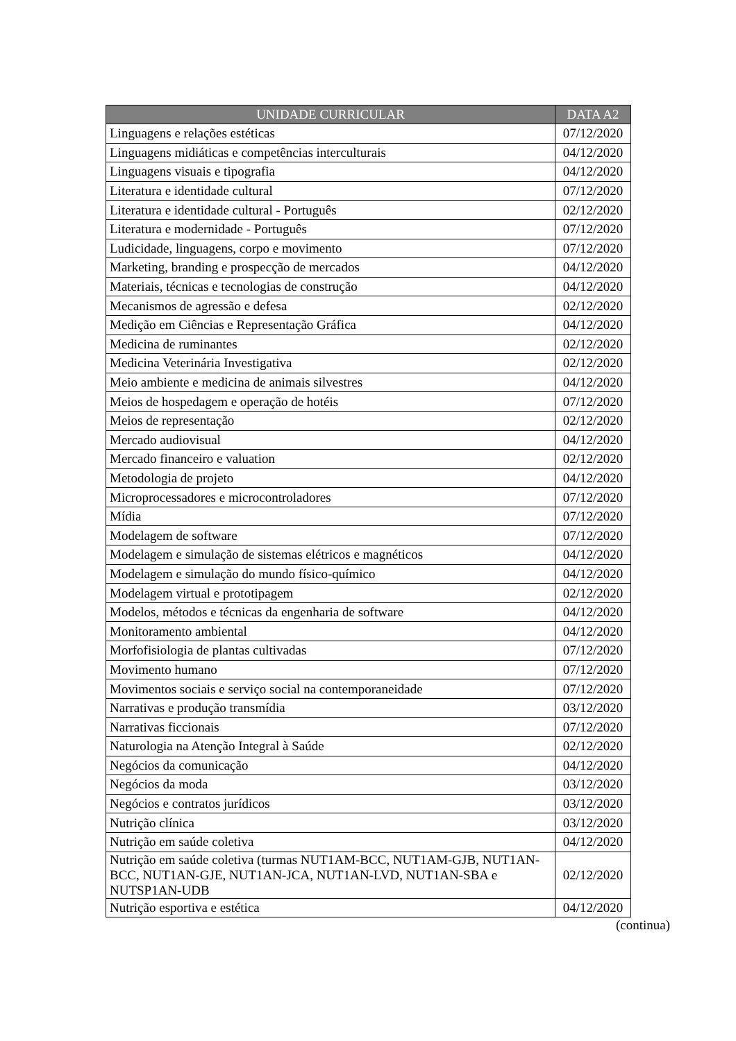| UNIDADE CURRICULAR | DATA A2 |
| --- | --- |
| Linguagens e relações estéticas | 07/12/2020 |
| Linguagens midiáticas e competências interculturais | 04/12/2020 |
| Linguagens visuais e tipografia | 04/12/2020 |
| Literatura e identidade cultural | 07/12/2020 |
| Literatura e identidade cultural - Português | 02/12/2020 |
| Literatura e modernidade - Português | 07/12/2020 |
| Ludicidade, linguagens, corpo e movimento | 07/12/2020 |
| Marketing, branding e prospecção de mercados | 04/12/2020 |
| Materiais, técnicas e tecnologias de construção | 04/12/2020 |
| Mecanismos de agressão e defesa | 02/12/2020 |
| Medição em Ciências e Representação Gráfica | 04/12/2020 |
| Medicina de ruminantes | 02/12/2020 |
| Medicina Veterinária Investigativa | 02/12/2020 |
| Meio ambiente e medicina de animais silvestres | 04/12/2020 |
| Meios de hospedagem e operação de hotéis | 07/12/2020 |
| Meios de representação | 02/12/2020 |
| Mercado audiovisual | 04/12/2020 |
| Mercado financeiro e valuation | 02/12/2020 |
| Metodologia de projeto | 04/12/2020 |
| Microprocessadores e microcontroladores | 07/12/2020 |
| Mídia | 07/12/2020 |
| Modelagem de software | 07/12/2020 |
| Modelagem e simulação de sistemas elétricos e magnéticos | 04/12/2020 |
| Modelagem e simulação do mundo físico-químico | 04/12/2020 |
| Modelagem virtual e prototipagem | 02/12/2020 |
| Modelos, métodos e técnicas da engenharia de software | 04/12/2020 |
| Monitoramento ambiental | 04/12/2020 |
| Morfofisiologia de plantas cultivadas | 07/12/2020 |
| Movimento humano | 07/12/2020 |
| Movimentos sociais e serviço social na contemporaneidade | 07/12/2020 |
| Narrativas e produção transmídia | 03/12/2020 |
| Narrativas ficcionais | 07/12/2020 |
| Naturologia na Atenção Integral à Saúde | 02/12/2020 |
| Negócios da comunicação | 04/12/2020 |
| Negócios da moda | 03/12/2020 |
| Negócios e contratos jurídicos | 03/12/2020 |
| Nutrição clínica | 03/12/2020 |
| Nutrição em saúde coletiva | 04/12/2020 |
| Nutrição em saúde coletiva (turmas NUT1AM-BCC, NUT1AM-GJB, NUT1AN-BCC, NUT1AN-GJE, NUT1AN-JCA, NUT1AN-LVD, NUT1AN-SBA e NUTSP1AN-UDB | 02/12/2020 |
| Nutrição esportiva e estética | 04/12/2020 |
(continua)